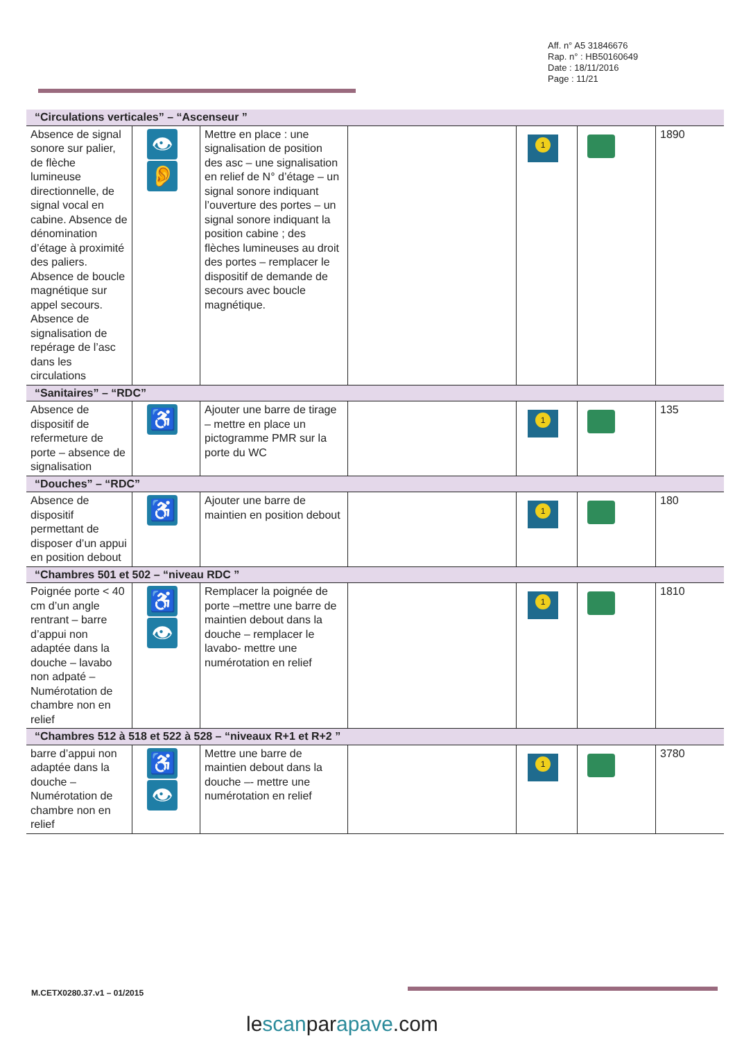Aff. n° A5 31846676
Rap. n° : HB50160649
Date : 18/11/2016
Page : 11/21
| “Circulations verticales” – “Ascenseur ” | | | | | | |
| Absence de signal sonore sur palier, de flèche lumineuse directionnelle, de signal vocal en cabine. Absence de dénomination d’étage à proximité des paliers. Absence de boucle magnétique sur appel secours. Absence de signalisation de repérage de l’asc dans les circulations | 👁 👂 | Mettre en place : une signalisation de position des asc – une signalisation en relief de N° d’étage – un signal sonore indiquant l’ouverture des portes – un signal sonore indiquant la position cabine ; des flèches lumineuses au droit des portes – remplacer le dispositif de demande de secours avec boucle magnétique. | | 1 | | 1890 |
| “Sanitaires” – “RDC” | | | | | | |
| Absence de dispositif de refermeture de porte – absence de signalisation | ♿ | Ajouter une barre de tirage – mettre en place un pictogramme PMR sur la porte du WC | | 1 | | 135 |
| “Douches” – “RDC” | | | | | | |
| Absence de dispositif permettant de disposer d’un appui en position debout | ♿ | Ajouter une barre de maintien en position debout | | 1 | | 180 |
| “Chambres 501 et 502 – “niveau RDC ” | | | | | | |
| Poignée porte < 40 cm d’un angle rentrant – barre d’appui non adaptée dans la douche – lavabo non adpaté – Numérotation de chambre non en relief | ♿ 👁 | Remplacer la poignée de porte –mettre une barre de maintien debout dans la douche – remplacer le lavabo- mettre une numérotation en relief | | 1 | | 1810 |
| “Chambres 512 à 518 et 522 à 528 – “niveaux R+1 et R+2 ” | | | | | | |
| barre d’appui non adaptée dans la douche –Numérotation de chambre non en relief | ♿ 👁 | Mettre une barre de maintien debout dans la douche –- mettre une numérotation en relief | | 1 | | 3780 |
M.CETX0280.37.v1 – 01/2015
lescanparapave.com